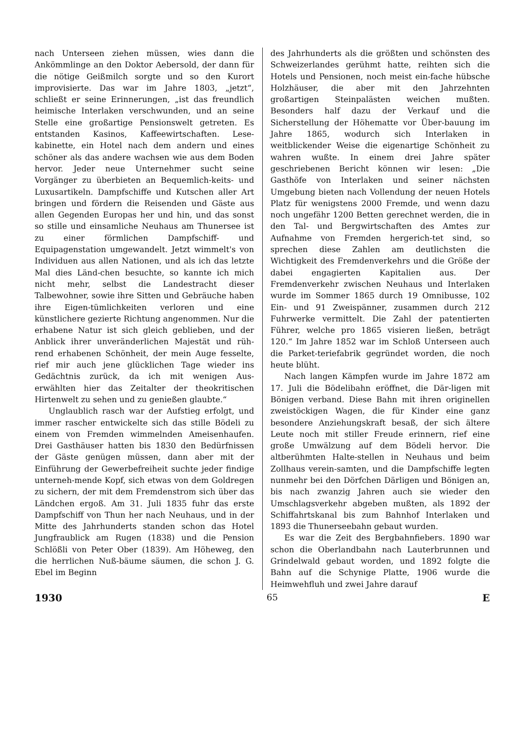nach Unterseen ziehen müssen, wies dann die Ankömmlinge an den Doktor Aebersold, der dann für die nötige Geißmilch sorgte und so den Kurort improvisierte. Das war im Jahre 1803, „jetzt“, schließt er seine Erinnerungen, „ist das freundlich heimische Interlaken verschwunden, und an seine Stelle eine großartige Pensionswelt getreten. Es entstanden Kasinos, Kaffeewirtschaften. Lese-kabinette, ein Hotel nach dem andern und eines schöner als das andere wachsen wie aus dem Boden hervor. Jeder neue Unternehmer sucht seine Vorgänger zu überbieten an Bequemlich-keits- und Luxusartikeln. Dampfschiffe und Kutschen aller Art bringen und fördern die Reisenden und Gäste aus allen Gegenden Europas her und hin, und das sonst so stille und einsamliche Neuhaus am Thunersee ist zu einer förmlichen Dampfschiff- und Equipagenstation umgewandelt. Jetzt wimmelt's von Individuen aus allen Nationen, und als ich das letzte Mal dies Länd-chen besuchte, so kannte ich mich nicht mehr, selbst die Landestracht dieser Talbewohner, sowie ihre Sitten und Gebräuche haben ihre Eigen-tümlichkeiten verloren und eine künstlichere gezierte Richtung angenommen. Nur die erhabene Natur ist sich gleich geblieben, und der Anblick ihrer unveränderlichen Majestät und rüh-rend erhabenen Schönheit, der mein Auge fesselte, rief mir auch jene glücklichen Tage wieder ins Gedächtnis zurück, da ich mit wenigen Aus-erwählten hier das Zeitalter der theokritischen Hirtenwelt zu sehen und zu genießen glaubte.“
Unglaublich rasch war der Aufstieg erfolgt, und immer rascher entwickelte sich das stille Bödeli zu einem von Fremden wimmelnden Ameisenhaufen. Drei Gasthäuser hatten bis 1830 den Bedürfnissen der Gäste genügen müssen, dann aber mit der Einführung der Gewerbefreiheit suchte jeder findige unterneh-mende Kopf, sich etwas von dem Goldregen zu sichern, der mit dem Fremdenstrom sich über das Ländchen ergoß. Am 31. Juli 1835 fuhr das erste Dampfschiff von Thun her nach Neuhaus, und in der Mitte des Jahrhunderts standen schon das Hotel Jungfraublick am Rugen (1838) und die Pension Schlößli von Peter Ober (1839). Am Höheweg, den die herrlichen Nuß-bäume säumen, die schon J. G. Ebel im Beginn
des Jahrhunderts als die größten und schönsten des Schweizerlandes gerühmt hatte, reihten sich die Hotels und Pensionen, noch meist ein-fache hübsche Holzhäuser, die aber mit den Jahrzehnten großartigen Steinpalästen weichen mußten. Besonders half dazu der Verkauf und die Sicherstellung der Höhematte vor Über-bauung im Jahre 1865, wodurch sich Interlaken in weitblickender Weise die eigenartige Schönheit zu wahren wußte. In einem drei Jahre später geschriebenen Bericht können wir lesen: „Die Gasthöfe von Interlaken und seiner nächsten Umgebung bieten nach Vollendung der neuen Hotels Platz für wenigstens 2000 Fremde, und wenn dazu noch ungefähr 1200 Betten gerechnet werden, die in den Tal- und Bergwirtschaften des Amtes zur Aufnahme von Fremden hergerich-tet sind, so sprechen diese Zahlen am deutlichsten die Wichtigkeit des Fremdenverkehrs und die Größe der dabei engagierten Kapitalien aus. Der Fremdenverkehr zwischen Neuhaus und Interlaken wurde im Sommer 1865 durch 19 Omnibusse, 102 Ein- und 91 Zweispänner, zusammen durch 212 Fuhrwerke vermittelt. Die Zahl der patentierten Führer, welche pro 1865 visieren ließen, beträgt 120.“ Im Jahre 1852 war im Schloß Unterseen auch die Parket-teriefabrik gegründet worden, die noch heute blüht.
Nach langen Kämpfen wurde im Jahre 1872 am 17. Juli die Bödelibahn eröffnet, die Där-ligen mit Bönigen verband. Diese Bahn mit ihren originellen zweistöckigen Wagen, die für Kinder eine ganz besondere Anziehungskraft besaß, der sich ältere Leute noch mit stiller Freude erinnern, rief eine große Umwälzung auf dem Bödeli hervor. Die altberühmten Halte-stellen in Neuhaus und beim Zollhaus verein-samten, und die Dampfschiffe legten nunmehr bei den Dörfchen Därligen und Bönigen an, bis nach zwanzig Jahren auch sie wieder den Umschlagsverkehr abgeben mußten, als 1892 der Schiffahrtskanal bis zum Bahnhof Interlaken und 1893 die Thunerseebahn gebaut wurden.
Es war die Zeit des Bergbahnfiebers. 1890 war schon die Oberlandbahn nach Lauterbrunnen und Grindelwald gebaut worden, und 1892 folgte die Bahn auf die Schynige Platte, 1906 wurde die Heimwehfluh und zwei Jahre darauf
1930 65 E